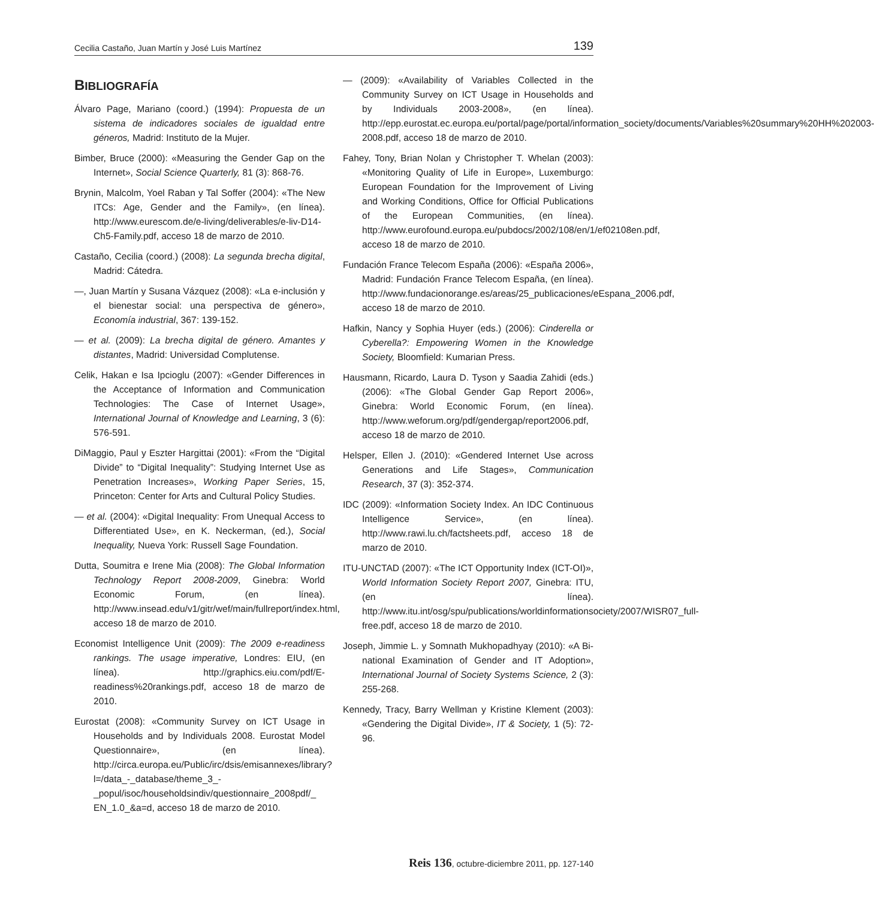Cecilia Castaño, Juan Martín y José Luis Martínez 139
BIBLIOGRAFÍA
Álvaro Page, Mariano (coord.) (1994): Propuesta de un sistema de indicadores sociales de igualdad entre géneros, Madrid: Instituto de la Mujer.
Bimber, Bruce (2000): «Measuring the Gender Gap on the Internet», Social Science Quarterly, 81 (3): 868-76.
Brynin, Malcolm, Yoel Raban y Tal Soffer (2004): «The New ITCs: Age, Gender and the Family», (en línea). http://www.eurescom.de/e-living/deliverables/e-liv-D14-Ch5-Family.pdf, acceso 18 de marzo de 2010.
Castaño, Cecilia (coord.) (2008): La segunda brecha digital, Madrid: Cátedra.
—, Juan Martín y Susana Vázquez (2008): «La e-inclusión y el bienestar social: una perspectiva de género», Economía industrial, 367: 139-152.
— et al. (2009): La brecha digital de género. Amantes y distantes, Madrid: Universidad Complutense.
Celik, Hakan e Isa Ipcioglu (2007): «Gender Differences in the Acceptance of Information and Communication Technologies: The Case of Internet Usage», International Journal of Knowledge and Learning, 3 (6): 576-591.
DiMaggio, Paul y Eszter Hargittai (2001): «From the “Digital Divide” to “Digital Inequality”: Studying Internet Use as Penetration Increases», Working Paper Series, 15, Princeton: Center for Arts and Cultural Policy Studies.
— et al. (2004): «Digital Inequality: From Unequal Access to Differentiated Use», en K. Neckerman, (ed.), Social Inequality, Nueva York: Russell Sage Foundation.
Dutta, Soumitra e Irene Mia (2008): The Global Information Technology Report 2008-2009, Ginebra: World Economic Forum, (en línea). http://www.insead.edu/v1/gitr/wef/main/fullreport/index.html, acceso 18 de marzo de 2010.
Economist Intelligence Unit (2009): The 2009 e-readiness rankings. The usage imperative, Londres: EIU, (en línea). http://graphics.eiu.com/pdf/E-readiness%20rankings.pdf, acceso 18 de marzo de 2010.
Eurostat (2008): «Community Survey on ICT Usage in Households and by Individuals 2008. Eurostat Model Questionnaire», (en línea). http://circa.europa.eu/Public/irc/dsis/emisannexes/library?l=/data_-_database/theme_3_-_popul/isoc/householdsindiv/questionnaire_2008pdf/_ EN_1.0_&a=d, acceso 18 de marzo de 2010.
— (2009): «Availability of Variables Collected in the Community Survey on ICT Usage in Households and by Individuals 2003-2008», (en línea). http://epp.eurostat.ec.europa.eu/portal/page/portal/information_society/documents/Variables%20summary%20HH%202003-2008.pdf, acceso 18 de marzo de 2010.
Fahey, Tony, Brian Nolan y Christopher T. Whelan (2003): «Monitoring Quality of Life in Europe», Luxemburgo: European Foundation for the Improvement of Living and Working Conditions, Office for Official Publications of the European Communities, (en línea). http://www.eurofound.europa.eu/pubdocs/2002/108/en/1/ef02108en.pdf, acceso 18 de marzo de 2010.
Fundación France Telecom España (2006): «España 2006», Madrid: Fundación France Telecom España, (en línea). http://www.fundacionorange.es/areas/25_publicaciones/eEspana_2006.pdf, acceso 18 de marzo de 2010.
Hafkin, Nancy y Sophia Huyer (eds.) (2006): Cinderella or Cyberella?: Empowering Women in the Knowledge Society, Bloomfield: Kumarian Press.
Hausmann, Ricardo, Laura D. Tyson y Saadia Zahidi (eds.) (2006): «The Global Gender Gap Report 2006», Ginebra: World Economic Forum, (en línea). http://www.weforum.org/pdf/gendergap/report2006.pdf, acceso 18 de marzo de 2010.
Helsper, Ellen J. (2010): «Gendered Internet Use across Generations and Life Stages», Communication Research, 37 (3): 352-374.
IDC (2009): «Information Society Index. An IDC Continuous Intelligence Service», (en línea). http://www.rawi.lu.ch/factsheets.pdf, acceso 18 de marzo de 2010.
ITU-UNCTAD (2007): «The ICT Opportunity Index (ICT-OI)», World Information Society Report 2007, Ginebra: ITU, (en línea). http://www.itu.int/osg/spu/publications/worldinformationsociety/2007/WISR07_full-free.pdf, acceso 18 de marzo de 2010.
Joseph, Jimmie L. y Somnath Mukhopadhyay (2010): «A Bi-national Examination of Gender and IT Adoption», International Journal of Society Systems Science, 2 (3): 255-268.
Kennedy, Tracy, Barry Wellman y Kristine Klement (2003): «Gendering the Digital Divide», IT & Society, 1 (5): 72-96.
Reis 136, octubre-diciembre 2011, pp. 127-140